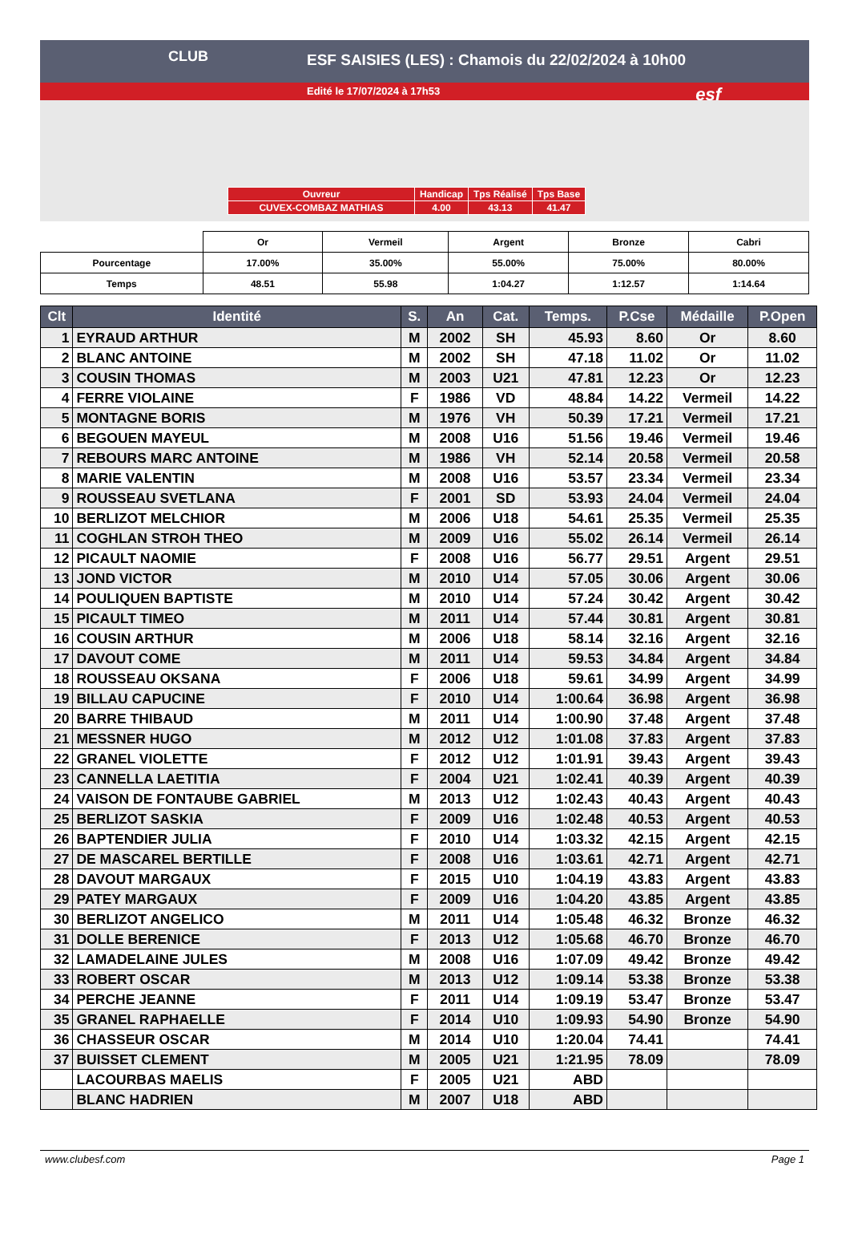ESF SAISIES (LES) : Chamois du 22/02/2024 à 10h00
Edité le 17/07/2024 à 17h53
CLUB
esf
| Ouvreur | Handicap | Tps Réalisé | Tps Base |
| CUVEX-COMBAZ MATHIAS | 4.00 | 43.13 | 41.47 |
| | Or | Vermeil | Argent | Bronze | Cabri |
| Pourcentage | 17.00% | 35.00% | 55.00% | 75.00% | 80.00% |
| Temps | 48.51 | 55.98 | 1:04.27 | 1:12.57 | 1:14.64 |
| Clt | Identité | S. | An | Cat. | Temps. | P.Cse | Médaille | P.Open |
| --- | --- | --- | --- | --- | --- | --- | --- | --- |
| 1 | EYRAUD ARTHUR | M | 2002 | SH | 45.93 | 8.60 | Or | 8.60 |
| 2 | BLANC ANTOINE | M | 2002 | SH | 47.18 | 11.02 | Or | 11.02 |
| 3 | COUSIN THOMAS | M | 2003 | U21 | 47.81 | 12.23 | Or | 12.23 |
| 4 | FERRE VIOLAINE | F | 1986 | VD | 48.84 | 14.22 | Vermeil | 14.22 |
| 5 | MONTAGNE BORIS | M | 1976 | VH | 50.39 | 17.21 | Vermeil | 17.21 |
| 6 | BEGOUEN MAYEUL | M | 2008 | U16 | 51.56 | 19.46 | Vermeil | 19.46 |
| 7 | REBOURS MARC ANTOINE | M | 1986 | VH | 52.14 | 20.58 | Vermeil | 20.58 |
| 8 | MARIE VALENTIN | M | 2008 | U16 | 53.57 | 23.34 | Vermeil | 23.34 |
| 9 | ROUSSEAU SVETLANA | F | 2001 | SD | 53.93 | 24.04 | Vermeil | 24.04 |
| 10 | BERLIZOT MELCHIOR | M | 2006 | U18 | 54.61 | 25.35 | Vermeil | 25.35 |
| 11 | COGHLAN STROH THEO | M | 2009 | U16 | 55.02 | 26.14 | Vermeil | 26.14 |
| 12 | PICAULT NAOMIE | F | 2008 | U16 | 56.77 | 29.51 | Argent | 29.51 |
| 13 | JOND VICTOR | M | 2010 | U14 | 57.05 | 30.06 | Argent | 30.06 |
| 14 | POULIQUEN BAPTISTE | M | 2010 | U14 | 57.24 | 30.42 | Argent | 30.42 |
| 15 | PICAULT TIMEO | M | 2011 | U14 | 57.44 | 30.81 | Argent | 30.81 |
| 16 | COUSIN ARTHUR | M | 2006 | U18 | 58.14 | 32.16 | Argent | 32.16 |
| 17 | DAVOUT COME | M | 2011 | U14 | 59.53 | 34.84 | Argent | 34.84 |
| 18 | ROUSSEAU OKSANA | F | 2006 | U18 | 59.61 | 34.99 | Argent | 34.99 |
| 19 | BILLAU CAPUCINE | F | 2010 | U14 | 1:00.64 | 36.98 | Argent | 36.98 |
| 20 | BARRE THIBAUD | M | 2011 | U14 | 1:00.90 | 37.48 | Argent | 37.48 |
| 21 | MESSNER HUGO | M | 2012 | U12 | 1:01.08 | 37.83 | Argent | 37.83 |
| 22 | GRANEL VIOLETTE | F | 2012 | U12 | 1:01.91 | 39.43 | Argent | 39.43 |
| 23 | CANNELLA LAETITIA | F | 2004 | U21 | 1:02.41 | 40.39 | Argent | 40.39 |
| 24 | VAISON DE FONTAUBE GABRIEL | M | 2013 | U12 | 1:02.43 | 40.43 | Argent | 40.43 |
| 25 | BERLIZOT SASKIA | F | 2009 | U16 | 1:02.48 | 40.53 | Argent | 40.53 |
| 26 | BAPTENDIER JULIA | F | 2010 | U14 | 1:03.32 | 42.15 | Argent | 42.15 |
| 27 | DE MASCAREL BERTILLE | F | 2008 | U16 | 1:03.61 | 42.71 | Argent | 42.71 |
| 28 | DAVOUT MARGAUX | F | 2015 | U10 | 1:04.19 | 43.83 | Argent | 43.83 |
| 29 | PATEY MARGAUX | F | 2009 | U16 | 1:04.20 | 43.85 | Argent | 43.85 |
| 30 | BERLIZOT ANGELICO | M | 2011 | U14 | 1:05.48 | 46.32 | Bronze | 46.32 |
| 31 | DOLLE BERENICE | F | 2013 | U12 | 1:05.68 | 46.70 | Bronze | 46.70 |
| 32 | LAMADELAINE JULES | M | 2008 | U16 | 1:07.09 | 49.42 | Bronze | 49.42 |
| 33 | ROBERT OSCAR | M | 2013 | U12 | 1:09.14 | 53.38 | Bronze | 53.38 |
| 34 | PERCHE JEANNE | F | 2011 | U14 | 1:09.19 | 53.47 | Bronze | 53.47 |
| 35 | GRANEL RAPHAELLE | F | 2014 | U10 | 1:09.93 | 54.90 | Bronze | 54.90 |
| 36 | CHASSEUR OSCAR | M | 2014 | U10 | 1:20.04 | 74.41 | | 74.41 |
| 37 | BUISSET CLEMENT | M | 2005 | U21 | 1:21.95 | 78.09 | | 78.09 |
| | LACOURBAS MAELIS | F | 2005 | U21 | ABD | | | |
| | BLANC HADRIEN | M | 2007 | U18 | ABD | | | |
www.clubesf.com Page 1